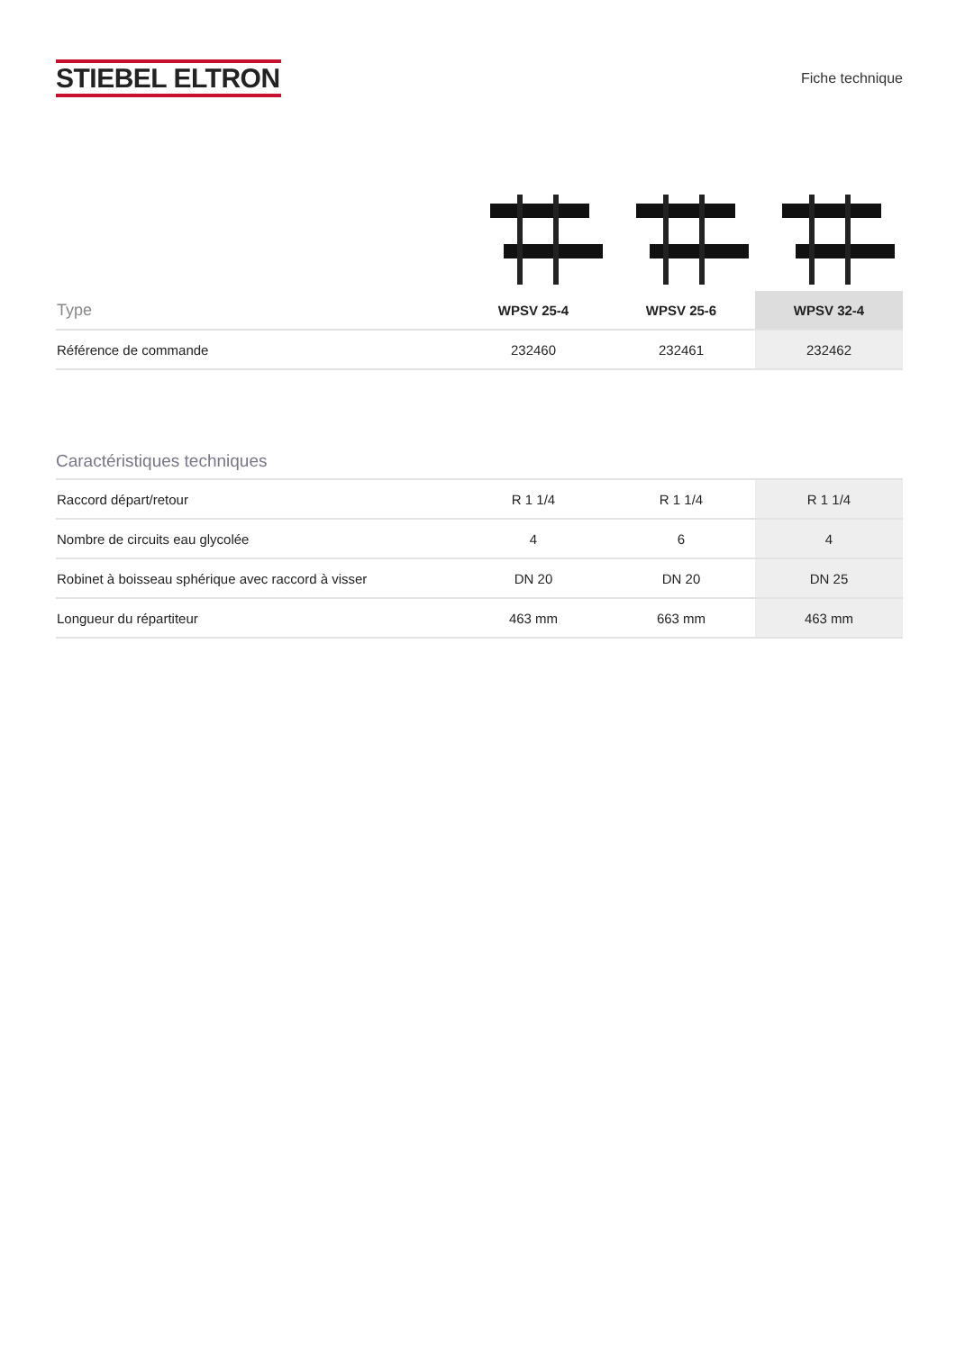STIEBEL ELTRON
Fiche technique
| Type | WPSV 25-4 | WPSV 25-6 | WPSV 32-4 |
| --- | --- | --- | --- |
| Référence de commande | 232460 | 232461 | 232462 |
Caractéristiques techniques
| Raccord départ/retour | R 1 1/4 | R 1 1/4 | R 1 1/4 |
| Nombre de circuits eau glycolée | 4 | 6 | 4 |
| Robinet à boisseau sphérique avec raccord à visser | DN 20 | DN 20 | DN 25 |
| Longueur du répartiteur | 463 mm | 663 mm | 463 mm |